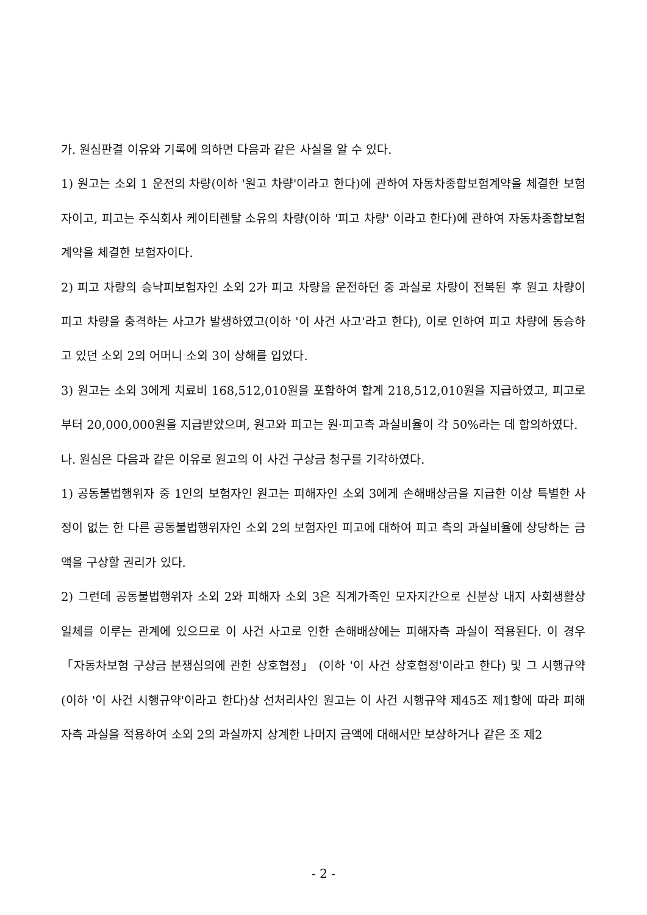가. 원심판결 이유와 기록에 의하면 다음과 같은 사실을 알 수 있다.
1) 원고는 소외 1 운전의 차량(이하 '원고 차량'이라고 한다)에 관하여 자동차종합보험계약을 체결한 보험자이고, 피고는 주식회사 케이티렌탈 소유의 차량(이하 '피고 차량' 이라고 한다)에 관하여 자동차종합보험계약을 체결한 보험자이다.
2) 피고 차량의 승낙피보험자인 소외 2가 피고 차량을 운전하던 중 과실로 차량이 전복된 후 원고 차량이 피고 차량을 충격하는 사고가 발생하였고(이하 '이 사건 사고'라고 한다), 이로 인하여 피고 차량에 동승하고 있던 소외 2의 어머니 소외 3이 상해를 입었다.
3) 원고는 소외 3에게 치료비 168,512,010원을 포함하여 합계 218,512,010원을 지급하였고, 피고로부터 20,000,000원을 지급받았으며, 원고와 피고는 원·피고측 과실비율이 각 50%라는 데 합의하였다.
나. 원심은 다음과 같은 이유로 원고의 이 사건 구상금 청구를 기각하였다.
1) 공동불법행위자 중 1인의 보험자인 원고는 피해자인 소외 3에게 손해배상금을 지급한 이상 특별한 사정이 없는 한 다른 공동불법행위자인 소외 2의 보험자인 피고에 대하여 피고 측의 과실비율에 상당하는 금액을 구상할 권리가 있다.
2) 그런데 공동불법행위자 소외 2와 피해자 소외 3은 직계가족인 모자지간으로 신분상 내지 사회생활상 일체를 이루는 관계에 있으므로 이 사건 사고로 인한 손해배상에는 피해자측 과실이 적용된다. 이 경우 「자동차보험 구상금 분쟁심의에 관한 상호협정」 (이하 '이 사건 상호협정'이라고 한다) 및 그 시행규약(이하 '이 사건 시행규약'이라고 한다)상 선처리사인 원고는 이 사건 시행규약 제45조 제1항에 따라 피해자측 과실을 적용하여 소외 2의 과실까지 상계한 나머지 금액에 대해서만 보상하거나 같은 조 제2
- 2 -